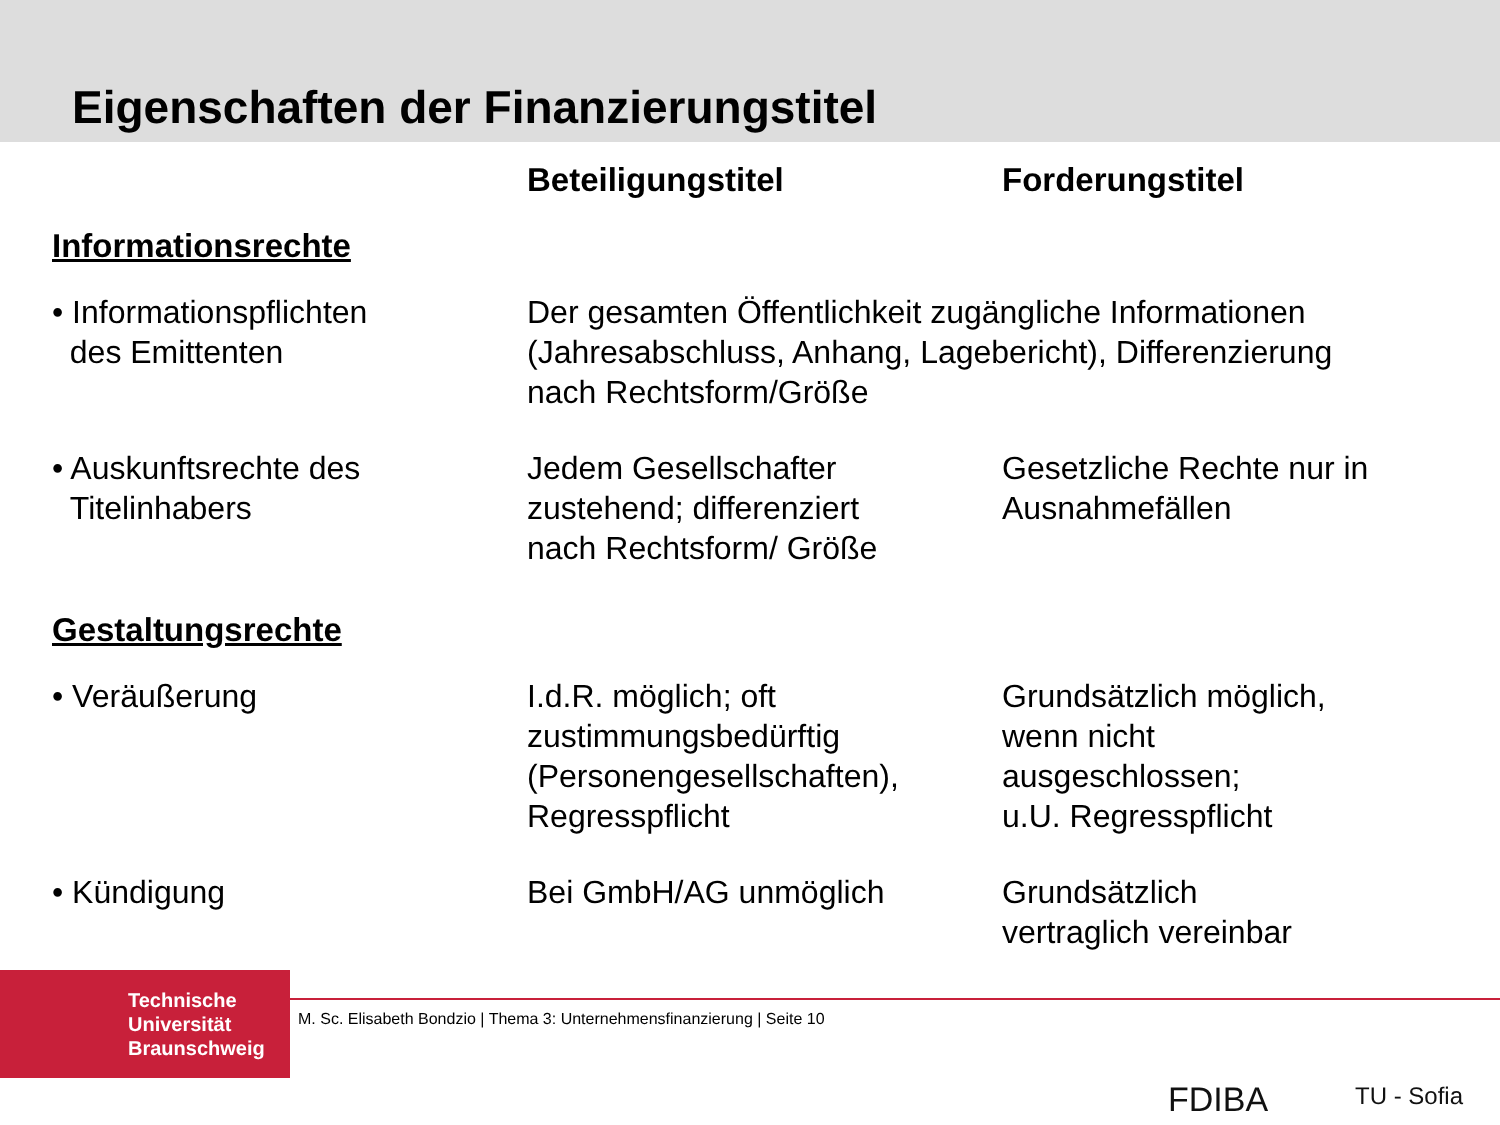Eigenschaften der Finanzierungstitel
| | Beteiligungstitel | Forderungstitel |
| --- | --- | --- |
| Informationsrechte | | |
| • Informationspflichten des Emittenten | Der gesamten Öffentlichkeit zugängliche Informationen (Jahresabschluss, Anhang, Lagebericht), Differenzierung nach Rechtsform/Größe | |
| • Auskunftsrechte des Titelinhabers | Jedem Gesellschafter zustehend; differenziert nach Rechtsform/ Größe | Gesetzliche Rechte nur in Ausnahmefällen |
| Gestaltungsrechte | | |
| • Veräußerung | I.d.R. möglich; oft zustimmungsbedürftig (Personengesellschaften), Regresspflicht | Grundsätzlich möglich, wenn nicht ausgeschlossen; u.U. Regresspflicht |
| • Kündigung | Bei GmbH/AG unmöglich | Grundsätzlich vertraglich vereinbar |
Technische
Universität
Braunschweig
M. Sc. Elisabeth Bondzio | Thema 3: Unternehmensfinanzierung | Seite 10
FDIBA TU - Sofia